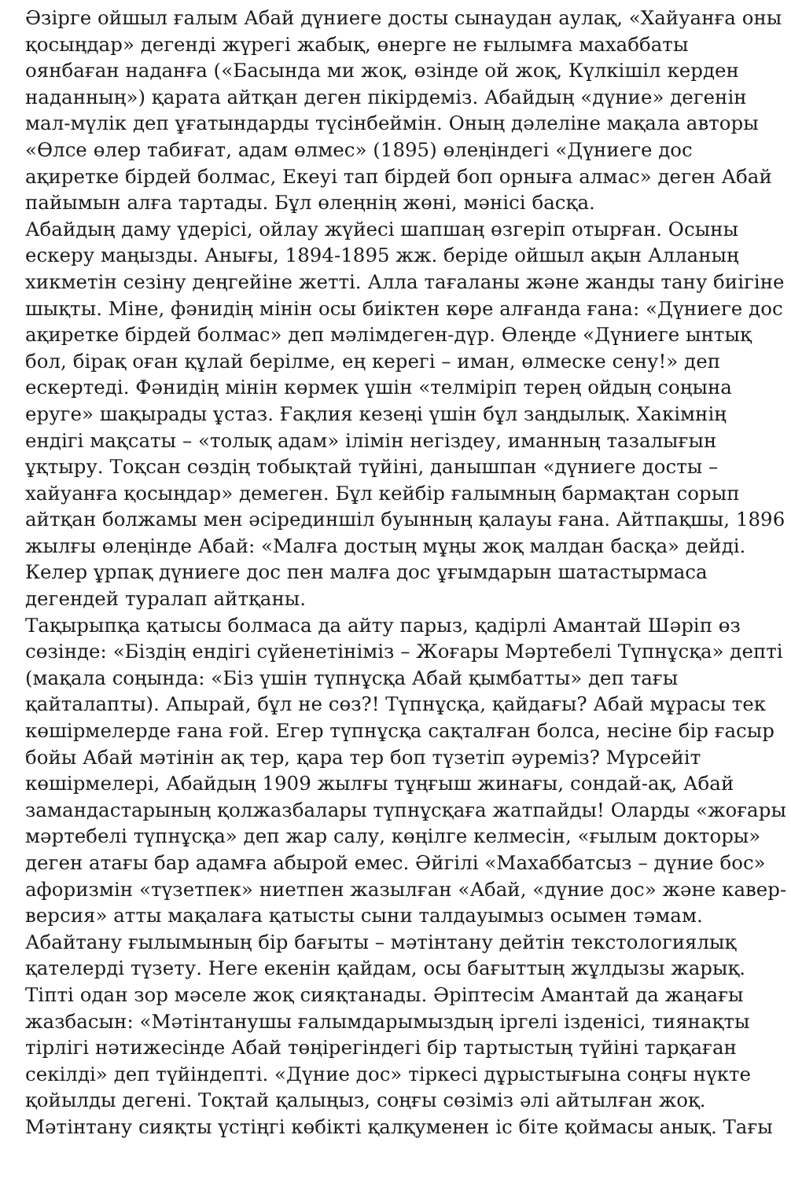Әзірге ойшыл ғалым Абай дүниеге досты сынаудан аулақ, «Хайуанға оны қосыңдар» дегенді жүрегі жабық, өнерге не ғылымға махаббаты оянбаған наданға («Басында ми жоқ, өзінде ой жоқ, Күлкішіл керден наданның») қарата айтқан деген пікірдеміз. Абайдың «дүние» дегенін мал-мүлік деп ұғатындарды түсінбеймін. Оның дәлеліне мақала авторы «Өлсе өлер табиғат, адам өлмес» (1895) өлеңіндегі «Дүниеге дос ақиретке бірдей болмас, Екеуі тап бірдей боп орныға алмас» деген Абай пайымын алға тартады. Бұл өлеңнің жөні, мәнісі басқа.
Абайдың даму үдерісі, ойлау жүйесі шапшаң өзгеріп отырған. Осыны ескеру маңызды. Анығы, 1894-1895 жж. беріде ойшыл ақын Алланың хикметін сезіну деңгейіне жетті. Алла тағаланы және жанды тану биігіне шықты. Міне, фәнидің мінін осы биіктен көре алғанда ғана: «Дүниеге дос ақиретке бірдей болмас» деп мәлімдеген-дүр. Өлеңде «Дүниеге ынтық бол, бірақ оған құлай берілме, ең керегі – иман, өлмеске сену!» деп ескертеді. Фәнидің мінін көрмек үшін «телміріп терең ойдың соңына еруге» шақырады ұстаз. Ғақлия кезеңі үшін бұл заңдылық. Хакімнің ендігі мақсаты – «толық адам» ілімін негіздеу, иманның тазалығын ұқтыру. Тоқсан сөздің тобықтай түйіні, данышпан «дүниеге досты – хайуанға қосыңдар» демеген. Бұл кейбір ғалымның бармақтан сорып айтқан болжамы мен әсірединшіл буынның қалауы ғана. Айтпақшы, 1896 жылғы өлеңінде Абай: «Малға достың мұңы жоқ малдан басқа» дейді. Келер ұрпақ дүниеге дос пен малға дос ұғымдарын шатастырмаса дегендей туралап айтқаны.
Тақырыпқа қатысы болмаса да айту парыз, қадірлі Амантай Шәріп өз сөзінде: «Біздің ендігі сүйенетініміз – Жоғары Мәртебелі Түпнұсқа» депті (мақала соңында: «Біз үшін түпнұсқа Абай қымбатты» деп тағы қайталапты). Апырай, бұл не сөз?! Түпнұсқа, қайдағы? Абай мұрасы тек көшірмелерде ғана ғой. Егер түпнұсқа сақталған болса, несіне бір ғасыр бойы Абай мәтінін ақ тер, қара тер боп түзетіп әуреміз? Мүрсейіт көшірмелері, Абайдың 1909 жылғы тұңғыш жинағы, сондай-ақ, Абай замандастарының қолжазбалары түпнұсқаға жатпайды! Оларды «жоғары мәртебелі түпнұсқа» деп жар салу, көңілге келмесін, «ғылым докторы» деген атағы бар адамға абырой емес. Әйгілі «Махаббатсыз – дүние бос» афоризмін «түзетпек» ниетпен жазылған «Абай, «дүние дос» және кавер-версия» атты мақалаға қатысты сыни талдауымыз осымен тәмам.
Абайтану ғылымының бір бағыты – мәтінтану дейтін текстологиялық қателерді түзету. Неге екенін қайдам, осы бағыттың жұлдызы жарық. Тіпті одан зор мәселе жоқ сияқтанады. Әріптесім Амантай да жаңағы жазбасын: «Мәтінтанушы ғалымдарымыздың іргелі ізденісі, тиянақты тірлігі нәтижесінде Абай төңірегіндегі бір тартыстың түйіні тарқаған секілді» деп түйіндепті. «Дүние дос» тіркесі дұрыстығына соңғы нүкте қойылды дегені. Тоқтай қалыңыз, соңғы сөзіміз әлі айтылған жоқ. Мәтінтану сияқты үстіңгі көбікті қалқуменен іс біте қоймасы анық. Тағы